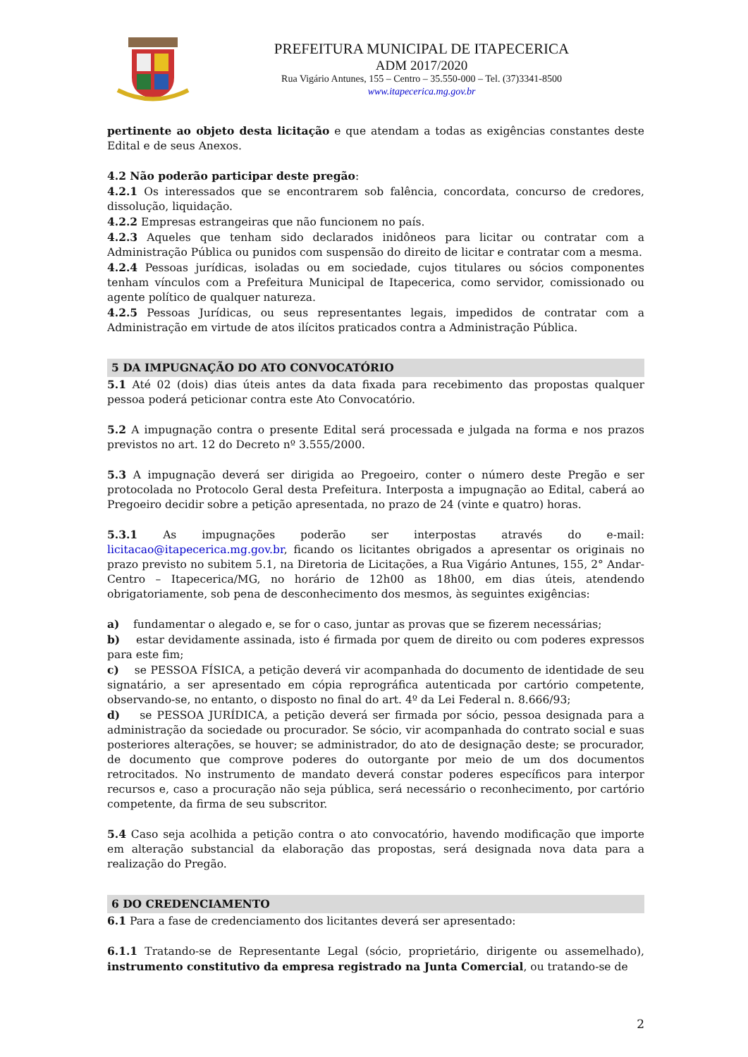PREFEITURA MUNICIPAL DE ITAPECERICA
ADM 2017/2020
Rua Vigário Antunes, 155 – Centro – 35.550-000 – Tel. (37)3341-8500
www.itapecerica.mg.gov.br
pertinente ao objeto desta licitação e que atendam a todas as exigências constantes deste Edital e de seus Anexos.
4.2 Não poderão participar deste pregão:
4.2.1 Os interessados que se encontrarem sob falência, concordata, concurso de credores, dissolução, liquidação.
4.2.2 Empresas estrangeiras que não funcionem no país.
4.2.3 Aqueles que tenham sido declarados inidôneos para licitar ou contratar com a Administração Pública ou punidos com suspensão do direito de licitar e contratar com a mesma.
4.2.4 Pessoas jurídicas, isoladas ou em sociedade, cujos titulares ou sócios componentes tenham vínculos com a Prefeitura Municipal de Itapecerica, como servidor, comissionado ou agente político de qualquer natureza.
4.2.5 Pessoas Jurídicas, ou seus representantes legais, impedidos de contratar com a Administração em virtude de atos ilícitos praticados contra a Administração Pública.
5 DA IMPUGNAÇÃO DO ATO CONVOCATÓRIO
5.1 Até 02 (dois) dias úteis antes da data fixada para recebimento das propostas qualquer pessoa poderá peticionar contra este Ato Convocatório.
5.2 A impugnação contra o presente Edital será processada e julgada na forma e nos prazos previstos no art. 12 do Decreto nº 3.555/2000.
5.3 A impugnação deverá ser dirigida ao Pregoeiro, conter o número deste Pregão e ser protocolada no Protocolo Geral desta Prefeitura. Interposta a impugnação ao Edital, caberá ao Pregoeiro decidir sobre a petição apresentada, no prazo de 24 (vinte e quatro) horas.
5.3.1 As impugnações poderão ser interpostas através do e-mail: licitacao@itapecerica.mg.gov.br, ficando os licitantes obrigados a apresentar os originais no prazo previsto no subitem 5.1, na Diretoria de Licitações, a Rua Vigário Antunes, 155, 2° Andar- Centro – Itapecerica/MG, no horário de 12h00 as 18h00, em dias úteis, atendendo obrigatoriamente, sob pena de desconhecimento dos mesmos, às seguintes exigências:
a) fundamentar o alegado e, se for o caso, juntar as provas que se fizerem necessárias;
b) estar devidamente assinada, isto é firmada por quem de direito ou com poderes expressos para este fim;
c) se PESSOA FÍSICA, a petição deverá vir acompanhada do documento de identidade de seu signatário, a ser apresentado em cópia reprográfica autenticada por cartório competente, observando-se, no entanto, o disposto no final do art. 4º da Lei Federal n. 8.666/93;
d) se PESSOA JURÍDICA, a petição deverá ser firmada por sócio, pessoa designada para a administração da sociedade ou procurador. Se sócio, vir acompanhada do contrato social e suas posteriores alterações, se houver; se administrador, do ato de designação deste; se procurador, de documento que comprove poderes do outorgante por meio de um dos documentos retrocitados. No instrumento de mandato deverá constar poderes específicos para interpor recursos e, caso a procuração não seja pública, será necessário o reconhecimento, por cartório competente, da firma de seu subscritor.
5.4 Caso seja acolhida a petição contra o ato convocatório, havendo modificação que importe em alteração substancial da elaboração das propostas, será designada nova data para a realização do Pregão.
6 DO CREDENCIAMENTO
6.1 Para a fase de credenciamento dos licitantes deverá ser apresentado:
6.1.1 Tratando-se de Representante Legal (sócio, proprietário, dirigente ou assemelhado), instrumento constitutivo da empresa registrado na Junta Comercial, ou tratando-se de
2